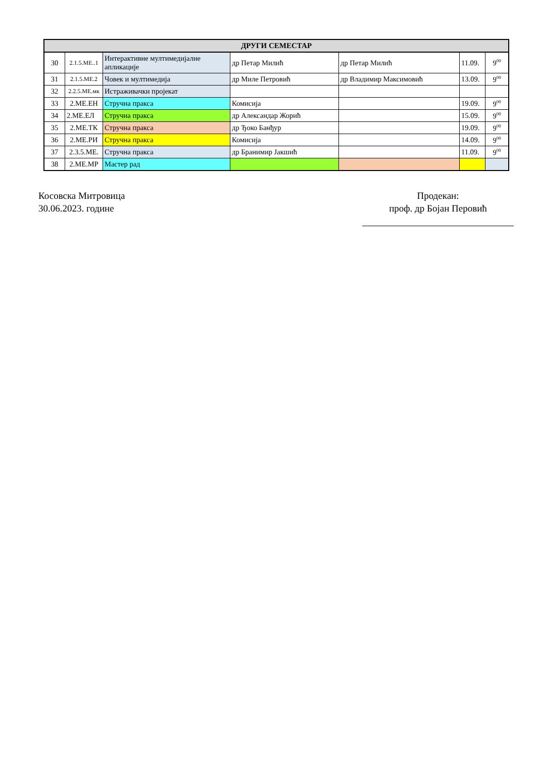| ДРУГИ СЕМЕСТАР | | | | | | |
| --- | --- | --- | --- | --- | --- | --- |
| 30 | 2.1.5.МЕ..1 | Интерактивне мултимедијалне апликације | др Петар Милић | др Петар Милић | 11.09. | 9<sup>00</sup> |
| 31 | 2.1.5.МЕ.2 | Човек и мултимедија | др Миле Петровић | др Владимир Максимовић | 13.09. | 9<sup>00</sup> |
| 32 | 2.2.5.МЕ.мк | Истраживачки пројекат | | | | |
| 33 | 2.МЕ.ЕН | Стручна пракса | Комисија | | 19.09. | 9<sup>00</sup> |
| 34 | 2.МЕ.ЕЛ | Стручна пракса | др Александар Жорић | | 15.09. | 9<sup>00</sup> |
| 35 | 2.МЕ.ТК | Стручна пракса | др Ђоко Банђур | | 19.09. | 9<sup>00</sup> |
| 36 | 2.МЕ.РИ | Стручна пракса | Комисија | | 14.09. | 9<sup>00</sup> |
| 37 | 2.3.5.МЕ. | Стручна пракса | др Бранимир Јакшић | | 11.09. | 9<sup>00</sup> |
| 38 | 2.МЕ.МР | Мастер рад | | | | |
Косовска Митровица
30.06.2023. године
Продекан:
проф. др Бојан Перовић